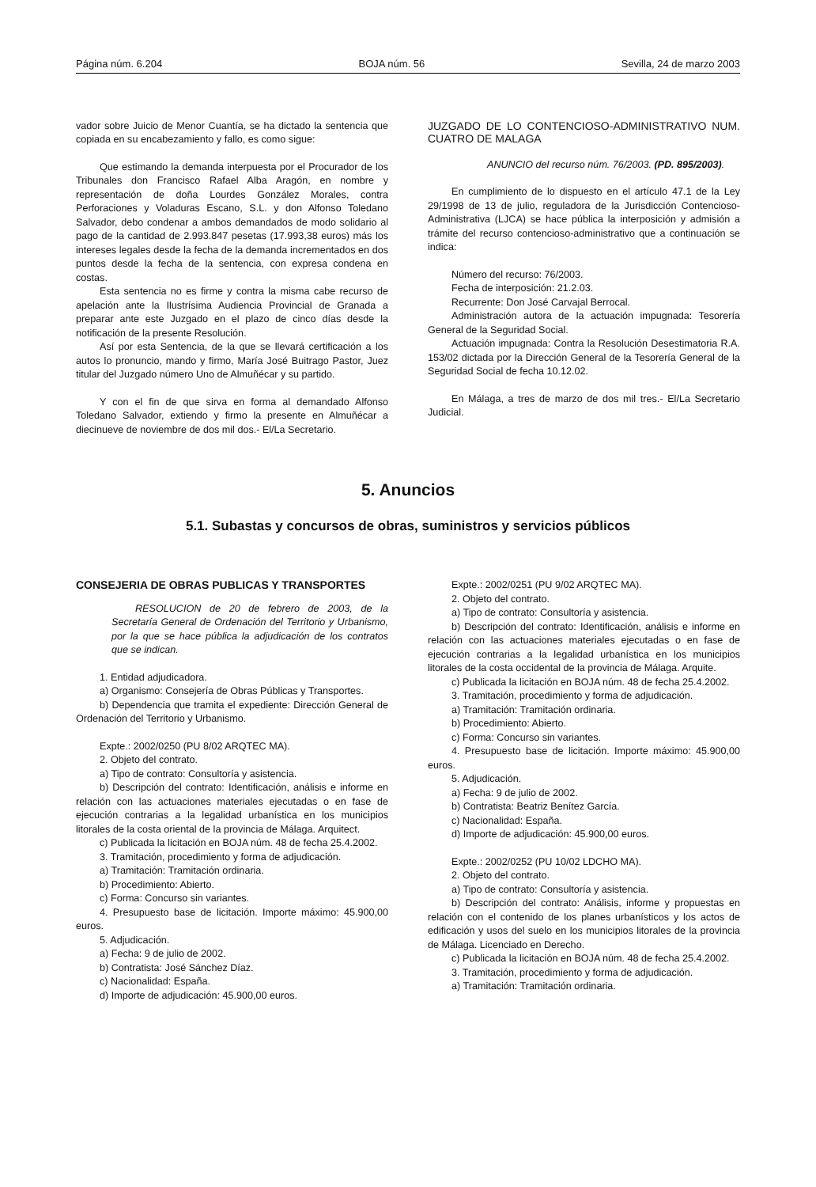Página núm. 6.204 BOJA núm. 56 Sevilla, 24 de marzo 2003
vador sobre Juicio de Menor Cuantía, se ha dictado la sentencia que copiada en su encabezamiento y fallo, es como sigue:
Que estimando la demanda interpuesta por el Procurador de los Tribunales don Francisco Rafael Alba Aragón, en nombre y representación de doña Lourdes González Morales, contra Perforaciones y Voladuras Escano, S.L. y don Alfonso Toledano Salvador, debo condenar a ambos demandados de modo solidario al pago de la cantidad de 2.993.847 pesetas (17.993,38 euros) más los intereses legales desde la fecha de la demanda incrementados en dos puntos desde la fecha de la sentencia, con expresa condena en costas.
Esta sentencia no es firme y contra la misma cabe recurso de apelación ante la Ilustrísima Audiencia Provincial de Granada a preparar ante este Juzgado en el plazo de cinco días desde la notificación de la presente Resolución.
Así por esta Sentencia, de la que se llevará certificación a los autos lo pronuncio, mando y firmo, María José Buitrago Pastor, Juez titular del Juzgado número Uno de Almuñécar y su partido.
Y con el fin de que sirva en forma al demandado Alfonso Toledano Salvador, extiendo y firmo la presente en Almuñécar a diecinueve de noviembre de dos mil dos.- El/La Secretario.
JUZGADO DE LO CONTENCIOSO-ADMINISTRATIVO NUM. CUATRO DE MALAGA
ANUNCIO del recurso núm. 76/2003. (PD. 895/2003).
En cumplimiento de lo dispuesto en el artículo 47.1 de la Ley 29/1998 de 13 de julio, reguladora de la Jurisdicción Contencioso-Administrativa (LJCA) se hace pública la interposición y admisión a trámite del recurso contencioso-administrativo que a continuación se indica:
Número del recurso: 76/2003.
Fecha de interposición: 21.2.03.
Recurrente: Don José Carvajal Berrocal.
Administración autora de la actuación impugnada: Tesorería General de la Seguridad Social.
Actuación impugnada: Contra la Resolución Desestimatoria R.A. 153/02 dictada por la Dirección General de la Tesorería General de la Seguridad Social de fecha 10.12.02.
En Málaga, a tres de marzo de dos mil tres.- El/La Secretario Judicial.
5. Anuncios
5.1. Subastas y concursos de obras, suministros y servicios públicos
CONSEJERIA DE OBRAS PUBLICAS Y TRANSPORTES
RESOLUCION de 20 de febrero de 2003, de la Secretaría General de Ordenación del Territorio y Urbanismo, por la que se hace pública la adjudicación de los contratos que se indican.
1. Entidad adjudicadora.
a) Organismo: Consejería de Obras Públicas y Transportes.
b) Dependencia que tramita el expediente: Dirección General de Ordenación del Territorio y Urbanismo.
Expte.: 2002/0250 (PU 8/02 ARQTEC MA).
2. Objeto del contrato.
a) Tipo de contrato: Consultoría y asistencia.
b) Descripción del contrato: Identificación, análisis e informe en relación con las actuaciones materiales ejecutadas o en fase de ejecución contrarias a la legalidad urbanística en los municipios litorales de la costa oriental de la provincia de Málaga. Arquitect.
c) Publicada la licitación en BOJA núm. 48 de fecha 25.4.2002.
3. Tramitación, procedimiento y forma de adjudicación.
a) Tramitación: Tramitación ordinaria.
b) Procedimiento: Abierto.
c) Forma: Concurso sin variantes.
4. Presupuesto base de licitación. Importe máximo: 45.900,00 euros.
5. Adjudicación.
a) Fecha: 9 de julio de 2002.
b) Contratista: José Sánchez Díaz.
c) Nacionalidad: España.
d) Importe de adjudicación: 45.900,00 euros.
Expte.: 2002/0251 (PU 9/02 ARQTEC MA).
2. Objeto del contrato.
a) Tipo de contrato: Consultoría y asistencia.
b) Descripción del contrato: Identificación, análisis e informe en relación con las actuaciones materiales ejecutadas o en fase de ejecución contrarias a la legalidad urbanística en los municipios litorales de la costa occidental de la provincia de Málaga. Arquite.
c) Publicada la licitación en BOJA núm. 48 de fecha 25.4.2002.
3. Tramitación, procedimiento y forma de adjudicación.
a) Tramitación: Tramitación ordinaria.
b) Procedimiento: Abierto.
c) Forma: Concurso sin variantes.
4. Presupuesto base de licitación. Importe máximo: 45.900,00 euros.
5. Adjudicación.
a) Fecha: 9 de julio de 2002.
b) Contratista: Beatriz Benítez García.
c) Nacionalidad: España.
d) Importe de adjudicación: 45.900,00 euros.
Expte.: 2002/0252 (PU 10/02 LDCHO MA).
2. Objeto del contrato.
a) Tipo de contrato: Consultoría y asistencia.
b) Descripción del contrato: Análisis, informe y propuestas en relación con el contenido de los planes urbanísticos y los actos de edificación y usos del suelo en los municipios litorales de la provincia de Málaga. Licenciado en Derecho.
c) Publicada la licitación en BOJA núm. 48 de fecha 25.4.2002.
3. Tramitación, procedimiento y forma de adjudicación.
a) Tramitación: Tramitación ordinaria.